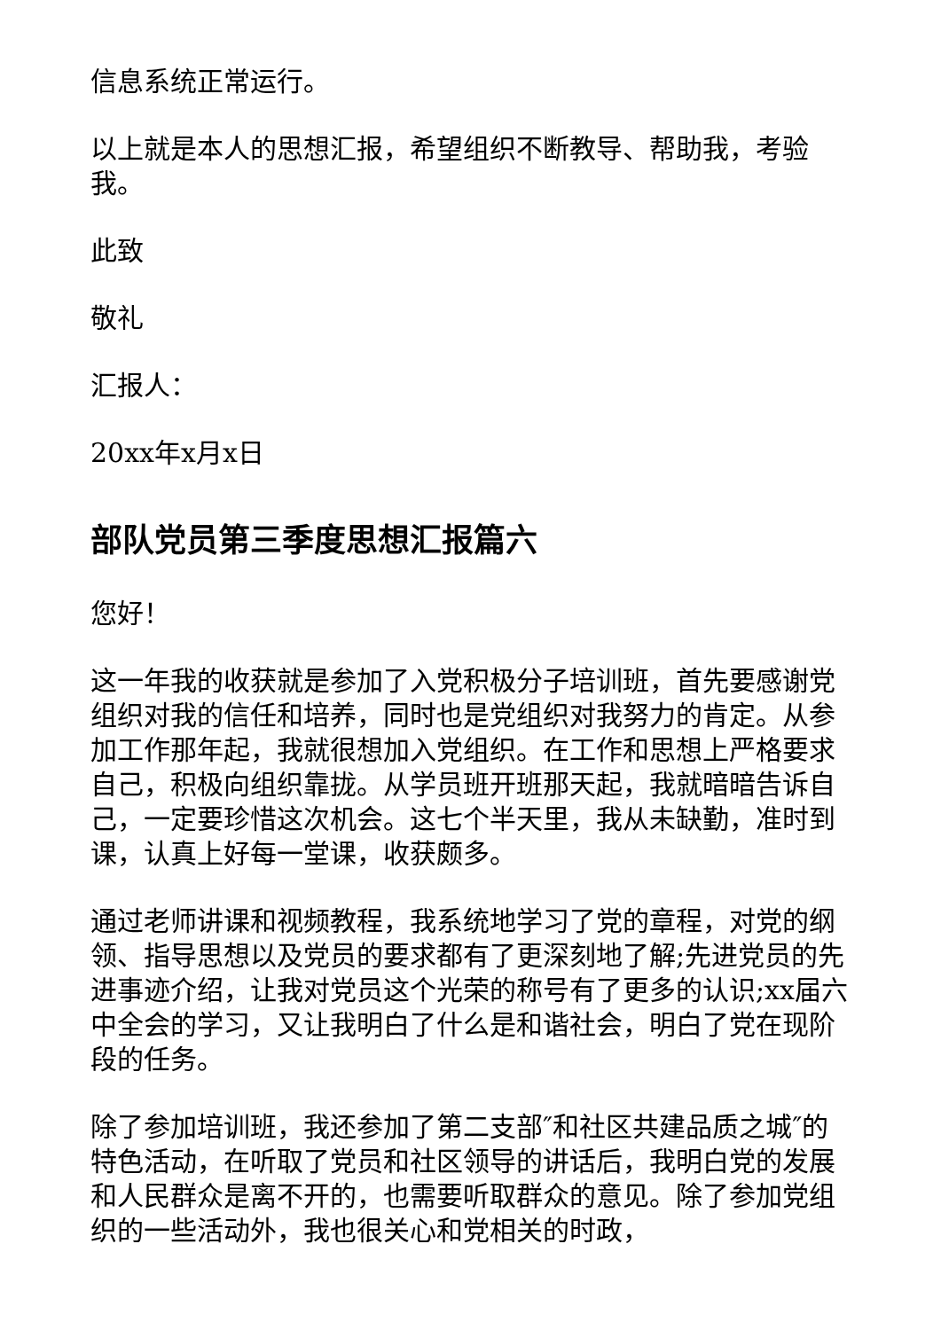信息系统正常运行。
以上就是本人的思想汇报，希望组织不断教导、帮助我，考验我。
此致
敬礼
汇报人：
20xx年x月x日
部队党员第三季度思想汇报篇六
您好！
这一年我的收获就是参加了入党积极分子培训班，首先要感谢党组织对我的信任和培养，同时也是党组织对我努力的肯定。从参加工作那年起，我就很想加入党组织。在工作和思想上严格要求自己，积极向组织靠拢。从学员班开班那天起，我就暗暗告诉自己，一定要珍惜这次机会。这七个半天里，我从未缺勤，准时到课，认真上好每一堂课，收获颇多。
通过老师讲课和视频教程，我系统地学习了党的章程，对党的纲领、指导思想以及党员的要求都有了更深刻地了解;先进党员的先进事迹介绍，让我对党员这个光荣的称号有了更多的认识;xx届六中全会的学习，又让我明白了什么是和谐社会，明白了党在现阶段的任务。
除了参加培训班，我还参加了第二支部″和社区共建品质之城″的特色活动，在听取了党员和社区领导的讲话后，我明白党的发展和人民群众是离不开的，也需要听取群众的意见。除了参加党组织的一些活动外，我也很关心和党相关的时政，